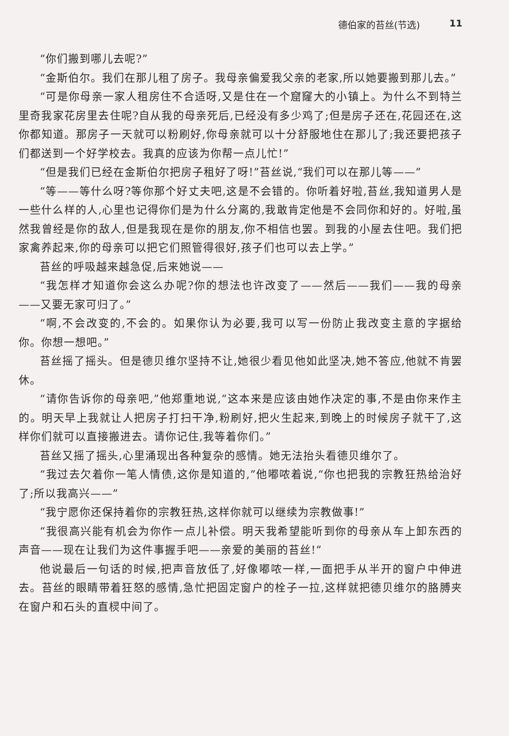德伯家的苔丝(节选) 11
“你们搬到哪儿去呢?”
“金斯伯尔。我们在那儿租了房子。我母亲偏爱我父亲的老家,所以她要搬到那儿去。”
“可是你母亲一家人租房住不合适呀,又是住在一个窟窿大的小镇上。为什么不到特兰里奇我家花房里去住呢?自从我的母亲死后,已经没有多少鸡了;但是房子还在,花园还在,这你都知道。那房子一天就可以粉刷好,你母亲就可以十分舒服地住在那儿了;我还要把孩子们都送到一个好学校去。我真的应该为你帮一点儿忙!”
“但是我们已经在金斯伯尔把房子租好了呀!”苔丝说,“我们可以在那儿等——”
“等——等什么呀?等你那个好丈夫吧,这是不会错的。你听着好啦,苔丝,我知道男人是一些什么样的人,心里也记得你们是为什么分离的,我敢肯定他是不会同你和好的。好啦,虽然我曾经是你的敌人,但是我现在是你的朋友,你不相信也罢。到我的小屋去住吧。我们把家禽养起来,你的母亲可以把它们照管得很好,孩子们也可以去上学。”
苔丝的呼吸越来越急促,后来她说——
“我怎样才知道你会这么办呢?你的想法也许改变了——然后——我们——我的母亲——又要无家可归了。”
“啊,不会改变的,不会的。如果你认为必要,我可以写一份防止我改变主意的字据给你。你想一想吧。”
苔丝摇了摇头。但是德贝维尔坚持不让,她很少看见他如此坚决,她不答应,他就不肯罢休。
“请你告诉你的母亲吧,”他郑重地说,“这本来是应该由她作决定的事,不是由你来作主的。明天早上我就让人把房子打扫干净,粉刷好,把火生起来,到晚上的时候房子就干了,这样你们就可以直接搬进去。请你记住,我等着你们。”
苔丝又摇了摇头,心里涌现出各种复杂的感情。她无法抬头看德贝维尔了。
“我过去欠着你一笔人情债,这你是知道的,”他嘟哝着说,“你也把我的宗教狂热给治好了;所以我高兴——”
“我宁愿你还保持着你的宗教狂热,这样你就可以继续为宗教做事!”
“我很高兴能有机会为你作一点儿补偿。明天我希望能听到你的母亲从车上卸东西的声音——现在让我们为这件事握手吧——亲爱的美丽的苔丝!”
他说最后一句话的时候,把声音放低了,好像嘟哝一样,一面把手从半开的窗户中伸进去。苔丝的眼睛带着狂怒的感情,急忙把固定窗户的栓子一拉,这样就把德贝维尔的胳膊夹在窗户和石头的直棂中间了。